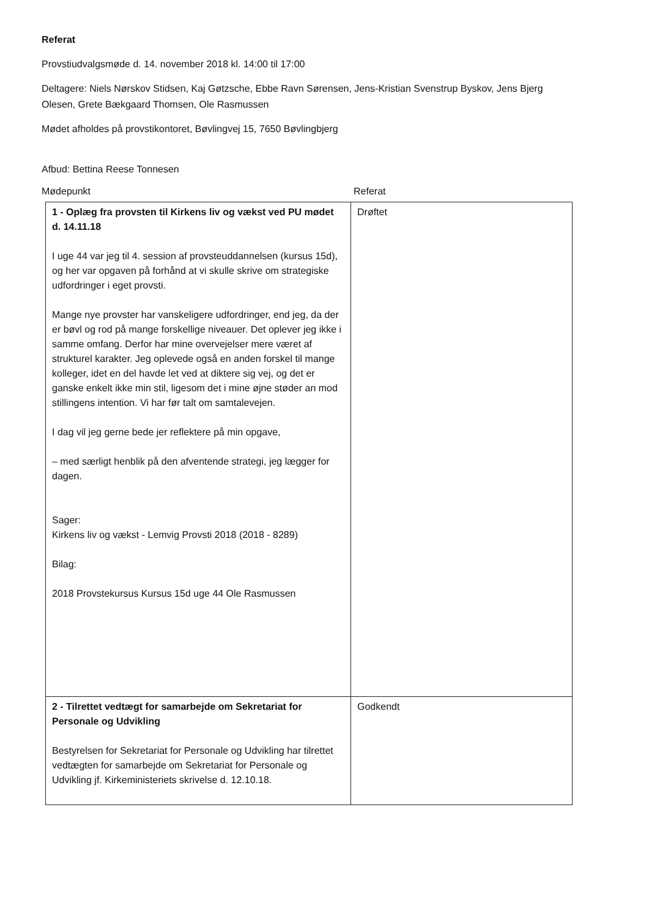Referat
Provstiudvalgsmøde d. 14. november 2018 kl. 14:00 til 17:00
Deltagere: Niels Nørskov Stidsen, Kaj Gøtzsche, Ebbe Ravn Sørensen, Jens-Kristian Svenstrup Byskov, Jens Bjerg Olesen, Grete Bækgaard Thomsen, Ole Rasmussen
Mødet afholdes på provstikontoret, Bøvlingvej 15, 7650 Bøvlingbjerg
Afbud: Bettina Reese Tonnesen
Mødepunkt Referat
| 1 - Oplæg fra provsten til Kirkens liv og vækst ved PU mødet d. 14.11.18 I uge 44 var jeg til 4. session af provsteuddannelsen (kursus 15d), og her var opgaven på forhånd at vi skulle skrive om strategiske udfordringer i eget provsti. Mange nye provster har vanskeligere udfordringer, end jeg, da der er bøvl og rod på mange forskellige niveauer. Det oplever jeg ikke i samme omfang. Derfor har mine overvejelser mere været af strukturel karakter. Jeg oplevede også en anden forskel til mange kolleger, idet en del havde let ved at diktere sig vej, og det er ganske enkelt ikke min stil, ligesom det i mine øjne støder an mod stillingens intention. Vi har før talt om samtalevejen. I dag vil jeg gerne bede jer reflektere på min opgave, – med særligt henblik på den afventende strategi, jeg lægger for dagen. Sager: Kirkens liv og vækst - Lemvig Provsti 2018 (2018 - 8289) Bilag: 2018 Provstekursus Kursus 15d uge 44 Ole Rasmussen | Drøftet |
| 2 - Tilrettet vedtægt for samarbejde om Sekretariat for Personale og Udvikling Bestyrelsen for Sekretariat for Personale og Udvikling har tilrettet vedtægten for samarbejde om Sekretariat for Personale og Udvikling jf. Kirkeministeriets skrivelse d. 12.10.18. | Godkendt |